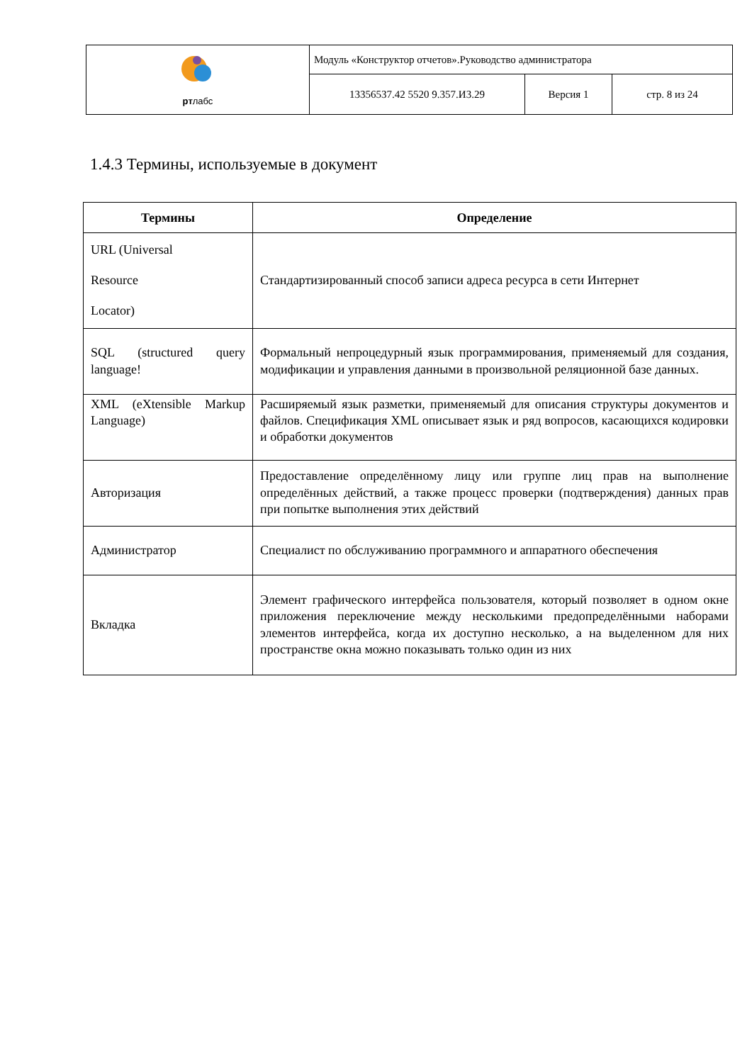| рт лабс | Модуль «Конструктор отчетов».Руководство администратора | | |
| | 13356537.42 5520 9.357.И3.29 | Версия 1 | стр. 8 из 24 |
1.4.3 Термины, используемые в документ
| Термины | Определение |
| --- | --- |
| URL (Universal Resource Locator) | Стандартизированный способ записи адреса ресурса в сети Интернет |
| SQL (structured query language! | Формальный непроцедурный язык программирования, применяемый для создания, модификации и управления данными в произвольной реляционной базе данных. |
| XML (eXtensible Markup Language) | Расширяемый язык разметки, применяемый для описания структуры документов и файлов. Спецификация XML описывает язык и ряд вопросов, касающихся кодировки и обработки документов |
| Авторизация | Предоставление определённому лицу или группе лиц прав на выполнение определённых действий, а также процесс проверки (подтверждения) данных прав при попытке выполнения этих действий |
| Администратор | Специалист по обслуживанию программного и аппаратного обеспечения |
| Вкладка | Элемент графического интерфейса пользователя, который позволяет в одном окне приложения переключение между несколькими предопределёнными наборами элементов интерфейса, когда их доступно несколько, а на выделенном для них пространстве окна можно показывать только один из них |